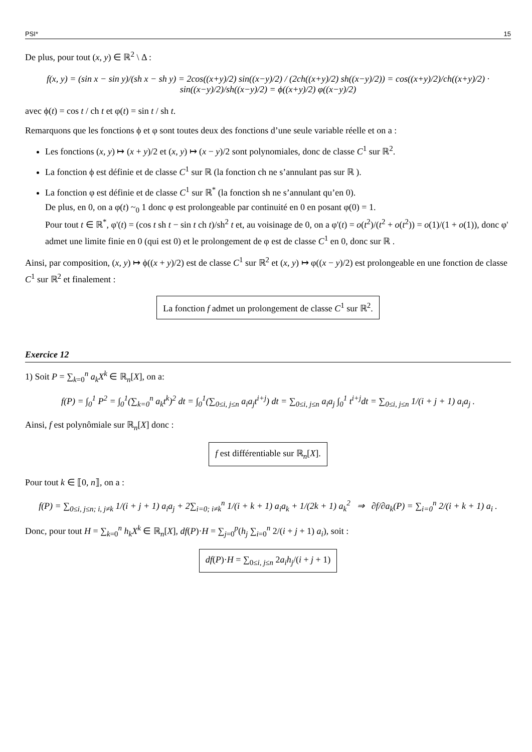PSI* 15
De plus, pour tout (x, y) ∈ ℝ<sup>2</sup> \ Δ :
f(x, y) = (sin x − sin y)/(sh x − sh y) = 2cos((x+y)/2) sin((x−y)/2) / (2ch((x+y)/2) sh((x−y)/2)) = cos((x+y)/2)/ch((x+y)/2) · sin((x−y)/2)/sh((x−y)/2) = ϕ((x+y)/2) φ((x−y)/2)
avec ϕ(t) = cos t / ch t et φ(t) = sin t / sh t.
Remarquons que les fonctions ϕ et φ sont toutes deux des fonctions d’une seule variable réelle et on a :
Les fonctions (x, y) ↦ (x + y)/2 et (x, y) ↦ (x − y)/2 sont polynomiales, donc de classe C<sup>1</sup> sur ℝ<sup>2</sup>.
La fonction ϕ est définie et de classe C<sup>1</sup> sur ℝ (la fonction ch ne s’annulant pas sur ℝ ).
La fonction φ est définie et de classe C<sup>1</sup> sur ℝ<sup>*</sup> (la fonction sh ne s’annulant qu’en 0).
De plus, en 0, on a φ(t) ~<sub>0</sub> 1 donc φ est prolongeable par continuité en 0 en posant φ(0) = 1.
Pour tout t ∈ ℝ<sup>*</sup>, φ'(t) = (cos t sh t − sin t ch t)/sh<sup>2</sup> t et, au voisinage de 0, on a φ'(t) = o(t<sup>2</sup>)/(t<sup>2</sup> + o(t<sup>2</sup>)) = o(1)/(1 + o(1)), donc φ' admet une limite finie en 0 (qui est 0) et le prolongement de φ est de classe C<sup>1</sup> en 0, donc sur ℝ .
Ainsi, par composition, (x, y) ↦ ϕ((x + y)/2) est de classe C<sup>1</sup> sur ℝ<sup>2</sup> et (x, y) ↦ φ((x − y)/2) est prolongeable en une fonction de classe C<sup>1</sup> sur ℝ<sup>2</sup> et finalement :
La fonction f admet un prolongement de classe C<sup>1</sup> sur ℝ<sup>2</sup>.
Exercice 12
1) Soit P = ∑<sub>k=0</sub><sup>n</sup> a<sub>k</sub>X<sup>k</sup> ∈ ℝ<sub>n</sub>[X], on a:
f(P) = ∫<sub>0</sub><sup>1</sup> P<sup>2</sup> = ∫<sub>0</sub><sup>1</sup>(∑<sub>k=0</sub><sup>n</sup> a<sub>k</sub>t<sup>k</sup>)<sup>2</sup> dt = ∫<sub>0</sub><sup>1</sup>(∑<sub>0≤i, j≤n</sub> a<sub>i</sub>a<sub>j</sub>t<sup>i+j</sup>) dt = ∑<sub>0≤i, j≤n</sub> a<sub>i</sub>a<sub>j</sub> ∫<sub>0</sub><sup>1</sup> t<sup>i+j</sup>dt = ∑<sub>0≤i, j≤n</sub> 1/(i + j + 1) a<sub>i</sub>a<sub>j</sub> .
Ainsi, f est polynômiale sur ℝ<sub>n</sub>[X] donc :
f est différentiable sur ℝ<sub>n</sub>[X].
Pour tout k ∈ ⟦0, n⟧, on a :
f(P) = ∑<sub>0≤i, j≤n; i, j≠k</sub> 1/(i + j + 1) a<sub>i</sub>a<sub>j</sub> + 2∑<sub>i=0; i≠k</sub><sup>n</sup> 1/(i + k + 1) a<sub>i</sub>a<sub>k</sub> + 1/(2k + 1) a<sub>k</sub><sup>2</sup> ⇒ ∂f/∂a<sub>k</sub>(P) = ∑<sub>i=0</sub><sup>n</sup> 2/(i + k + 1) a<sub>i</sub> .
Donc, pour tout H = ∑<sub>k=0</sub><sup>n</sup> h<sub>k</sub>X<sup>k</sup> ∈ ℝ<sub>n</sub>[X], df(P)·H = ∑<sub>j=0</sub><sup>p</sup>(h<sub>j</sub> ∑<sub>i=0</sub><sup>n</sup> 2/(i + j + 1) a<sub>i</sub>), soit :
df(P)·H = ∑<sub>0≤i, j≤n</sub> 2a<sub>i</sub>h<sub>j</sub>/(i + j + 1)